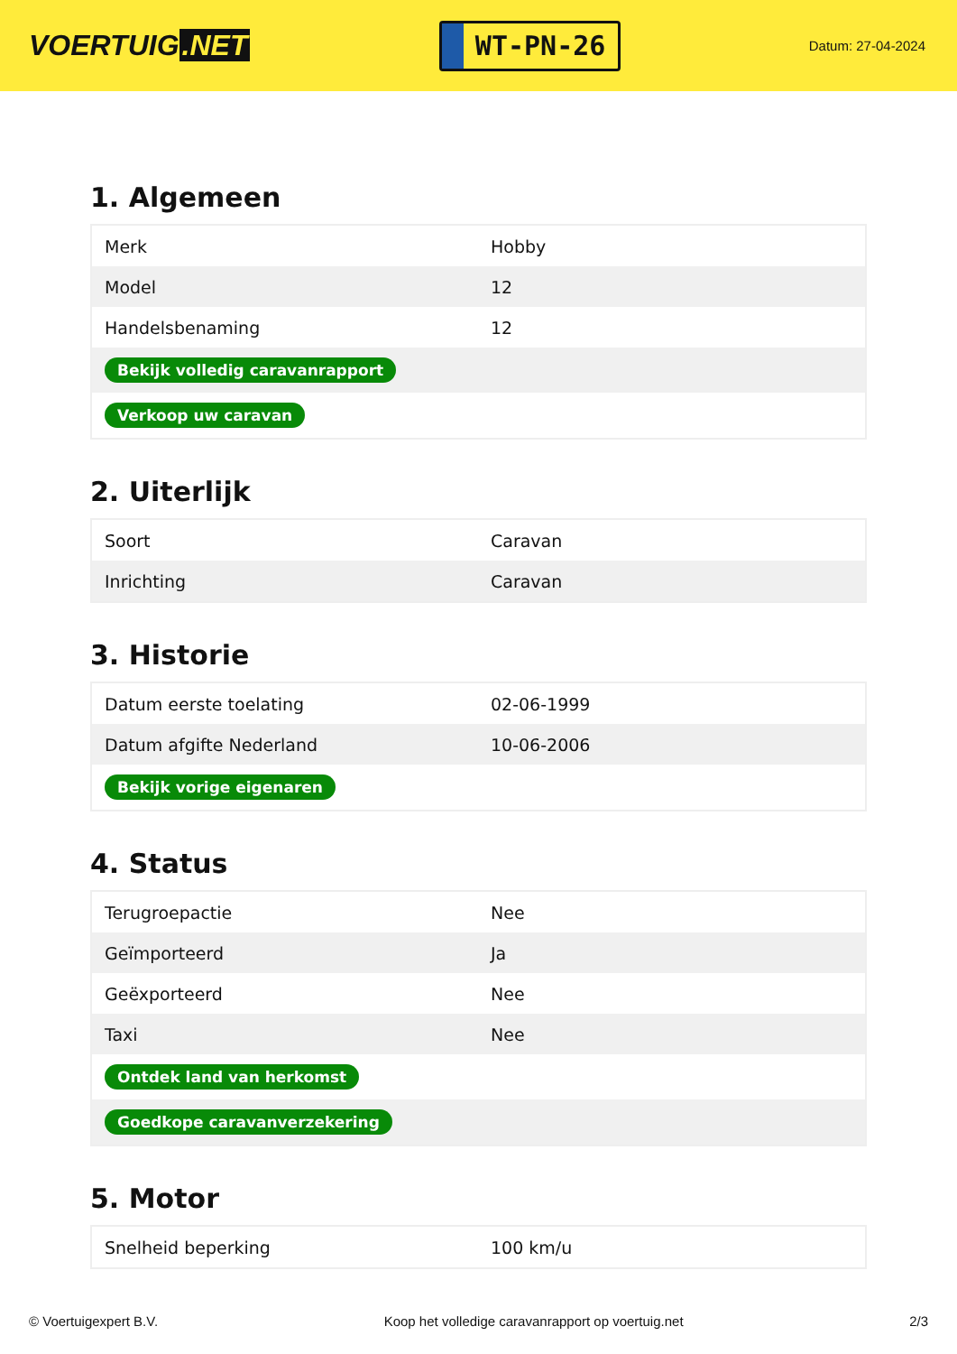VOERTUIG.NET
WT-PN-26
Datum: 27-04-2024
1. Algemeen
| Merk | Hobby |
| Model | 12 |
| Handelsbenaming | 12 |
| Bekijk volledig caravanrapport | |
| Verkoop uw caravan | |
2. Uiterlijk
| Soort | Caravan |
| Inrichting | Caravan |
3. Historie
| Datum eerste toelating | 02-06-1999 |
| Datum afgifte Nederland | 10-06-2006 |
| Bekijk vorige eigenaren | |
4. Status
| Terugroepactie | Nee |
| Geïmporteerd | Ja |
| Geëxporteerd | Nee |
| Taxi | Nee |
| Ontdek land van herkomst | |
| Goedkope caravanverzekering | |
5. Motor
| Snelheid beperking | 100 km/u |
© Voertuigexpert B.V. Koop het volledige caravanrapport op voertuig.net 2/3